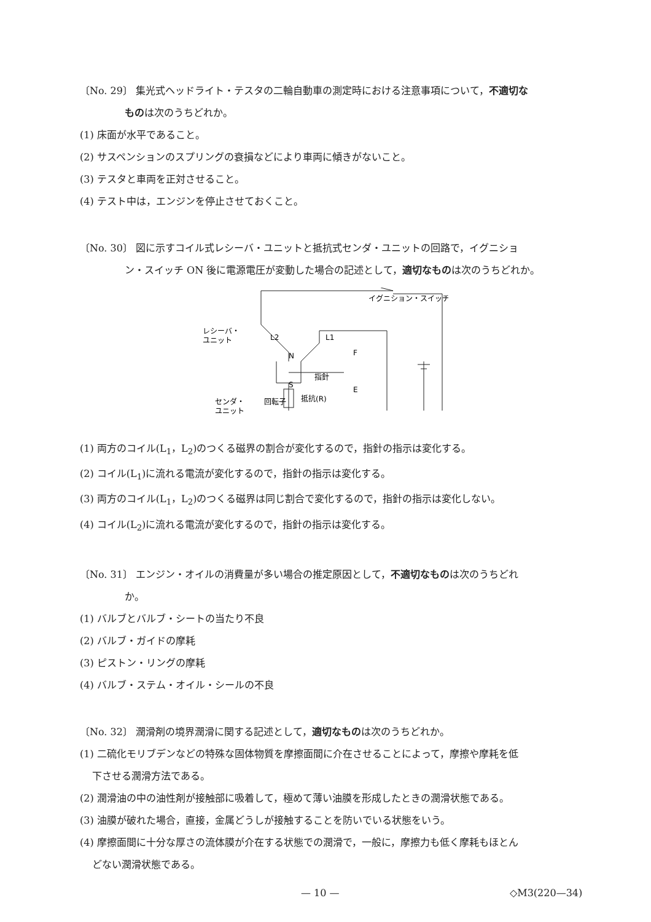〔No. 29〕 集光式ヘッドライト・テスタの二輪自動車の測定時における注意事項について，不適切な
ものは次のうちどれか。
(1) 床面が水平であること。
(2) サスペンションのスプリングの衰損などにより車両に傾きがないこと。
(3) テスタと車両を正対させること。
(4) テスト中は，エンジンを停止させておくこと。
〔No. 30〕 図に示すコイル式レシーバ・ユニットと抵抗式センダ・ユニットの回路で，イグニショ
ン・スイッチ ON 後に電源電圧が変動した場合の記述として，適切なものは次のうちどれか。
イグニション・スイッチ
レシーバ・
ユニット
L2
L1
N
S
指針
F
E
回転子
抵抗(R)
センダ・
ユニット
(1) 両方のコイル(L<sub>1</sub>，L<sub>2</sub>)のつくる磁界の割合が変化するので，指針の指示は変化する。
(2) コイル(L<sub>1</sub>)に流れる電流が変化するので，指針の指示は変化する。
(3) 両方のコイル(L<sub>1</sub>，L<sub>2</sub>)のつくる磁界は同じ割合で変化するので，指針の指示は変化しない。
(4) コイル(L<sub>2</sub>)に流れる電流が変化するので，指針の指示は変化する。
〔No. 31〕 エンジン・オイルの消費量が多い場合の推定原因として，不適切なものは次のうちどれ
か。
(1) バルブとバルブ・シートの当たり不良
(2) バルブ・ガイドの摩耗
(3) ピストン・リングの摩耗
(4) バルブ・ステム・オイル・シールの不良
〔No. 32〕 潤滑剤の境界潤滑に関する記述として，適切なものは次のうちどれか。
(1) 二硫化モリブデンなどの特殊な固体物質を摩擦面間に介在させることによって，摩擦や摩耗を低
下させる潤滑方法である。
(2) 潤滑油の中の油性剤が接触部に吸着して，極めて薄い油膜を形成したときの潤滑状態である。
(3) 油膜が破れた場合，直接，金属どうしが接触することを防いでいる状態をいう。
(4) 摩擦面間に十分な厚さの流体膜が介在する状態での潤滑で，一般に，摩擦力も低く摩耗もほとん
どない潤滑状態である。
— 10 — ◇M3(220—34)